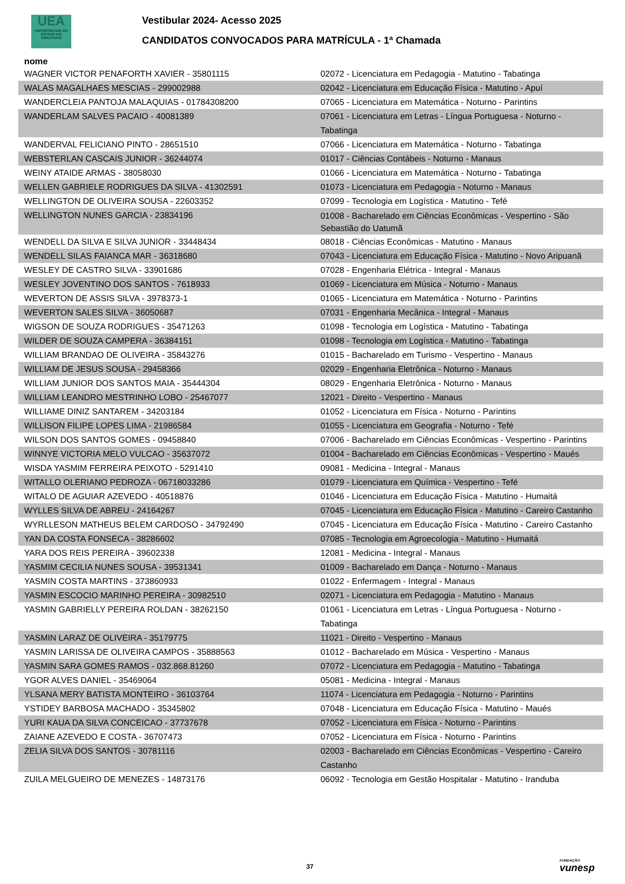UEA
UNIVERSIDADE DO ESTADO DO AMAZONAS
Vestibular 2024- Acesso 2025
CANDIDATOS CONVOCADOS PARA MATRÍCULA - 1ª Chamada
| nome | |
| --- | --- |
| WAGNER VICTOR PENAFORTH XAVIER - 35801115 | 02072 - Licenciatura em Pedagogia - Matutino - Tabatinga |
| WALAS MAGALHAES MESCIAS - 299002988 | 02042 - Licenciatura em Educação Física - Matutino - Apuí |
| WANDERCLEIA PANTOJA MALAQUIAS - 01784308200 | 07065 - Licenciatura em Matemática - Noturno - Parintins |
| WANDERLAM SALVES PACAIO - 40081389 | 07061 - Licenciatura em Letras - Língua Portuguesa - Noturno - Tabatinga |
| WANDERVAL FELICIANO PINTO - 28651510 | 07066 - Licenciatura em Matemática - Noturno - Tabatinga |
| WEBSTERLAN CASCAIS JUNIOR - 36244074 | 01017 - Ciências Contábeis - Noturno - Manaus |
| WEINY ATAIDE ARMAS - 38058030 | 01066 - Licenciatura em Matemática - Noturno - Tabatinga |
| WELLEN GABRIELE RODRIGUES DA SILVA - 41302591 | 01073 - Licenciatura em Pedagogia - Noturno - Manaus |
| WELLINGTON DE OLIVEIRA SOUSA - 22603352 | 07099 - Tecnologia em Logística - Matutino - Tefé |
| WELLINGTON NUNES GARCIA - 23834196 | 01008 - Bacharelado em Ciências Econômicas - Vespertino - São Sebastião do Uatumã |
| WENDELL DA SILVA E SILVA JUNIOR - 33448434 | 08018 - Ciências Econômicas - Matutino - Manaus |
| WENDELL SILAS FAIANCA MAR - 36318680 | 07043 - Licenciatura em Educação Física - Matutino - Novo Aripuanã |
| WESLEY DE CASTRO SILVA - 33901686 | 07028 - Engenharia Elétrica - Integral - Manaus |
| WESLEY JOVENTINO DOS SANTOS - 7618933 | 01069 - Licenciatura em Música - Noturno - Manaus |
| WEVERTON DE ASSIS SILVA - 3978373-1 | 01065 - Licenciatura em Matemática - Noturno - Parintins |
| WEVERTON SALES SILVA - 36050687 | 07031 - Engenharia Mecânica - Integral - Manaus |
| WIGSON DE SOUZA RODRIGUES - 35471263 | 01098 - Tecnologia em Logística - Matutino - Tabatinga |
| WILDER DE SOUZA CAMPERA - 36384151 | 01098 - Tecnologia em Logística - Matutino - Tabatinga |
| WILLIAM BRANDAO DE OLIVEIRA - 35843276 | 01015 - Bacharelado em Turismo - Vespertino - Manaus |
| WILLIAM DE JESUS SOUSA - 29458366 | 02029 - Engenharia Eletrônica - Noturno - Manaus |
| WILLIAM JUNIOR DOS SANTOS MAIA - 35444304 | 08029 - Engenharia Eletrônica - Noturno - Manaus |
| WILLIAM LEANDRO MESTRINHO LOBO - 25467077 | 12021 - Direito - Vespertino - Manaus |
| WILLIAME DINIZ SANTAREM - 34203184 | 01052 - Licenciatura em Física - Noturno - Parintins |
| WILLISON FILIPE LOPES LIMA - 21986584 | 01055 - Licenciatura em Geografia - Noturno - Tefé |
| WILSON DOS SANTOS GOMES - 09458840 | 07006 - Bacharelado em Ciências Econômicas - Vespertino - Parintins |
| WINNYE VICTORIA MELO VULCAO - 35637072 | 01004 - Bacharelado em Ciências Econômicas - Vespertino - Maués |
| WISDA YASMIM FERREIRA PEIXOTO - 5291410 | 09081 - Medicina - Integral - Manaus |
| WITALLO OLERIANO PEDROZA - 06718033286 | 01079 - Licenciatura em Química - Vespertino - Tefé |
| WITALO DE AGUIAR AZEVEDO - 40518876 | 01046 - Licenciatura em Educação Física - Matutino - Humaitá |
| WYLLES SILVA DE ABREU - 24164267 | 07045 - Licenciatura em Educação Física - Matutino - Careiro Castanho |
| WYRLLESON MATHEUS BELEM CARDOSO - 34792490 | 07045 - Licenciatura em Educação Física - Matutino - Careiro Castanho |
| YAN DA COSTA FONSECA - 38286602 | 07085 - Tecnologia em Agroecologia - Matutino - Humaitá |
| YARA DOS REIS PEREIRA - 39602338 | 12081 - Medicina - Integral - Manaus |
| YASMIM CECILIA NUNES SOUSA - 39531341 | 01009 - Bacharelado em Dança - Noturno - Manaus |
| YASMIN COSTA MARTINS - 373860933 | 01022 - Enfermagem - Integral - Manaus |
| YASMIN ESCOCIO MARINHO PEREIRA - 30982510 | 02071 - Licenciatura em Pedagogia - Matutino - Manaus |
| YASMIN GABRIELLY PEREIRA ROLDAN - 38262150 | 01061 - Licenciatura em Letras - Língua Portuguesa - Noturno - Tabatinga |
| YASMIN LARAZ DE OLIVEIRA - 35179775 | 11021 - Direito - Vespertino - Manaus |
| YASMIN LARISSA DE OLIVEIRA CAMPOS - 35888563 | 01012 - Bacharelado em Música - Vespertino - Manaus |
| YASMIN SARA GOMES RAMOS - 032.868.81260 | 07072 - Licenciatura em Pedagogia - Matutino - Tabatinga |
| YGOR ALVES DANIEL - 35469064 | 05081 - Medicina - Integral - Manaus |
| YLSANA MERY BATISTA MONTEIRO - 36103764 | 11074 - Licenciatura em Pedagogia - Noturno - Parintins |
| YSTIDEY BARBOSA MACHADO - 35345802 | 07048 - Licenciatura em Educação Física - Matutino - Maués |
| YURI KAUA DA SILVA CONCEICAO - 37737678 | 07052 - Licenciatura em Física - Noturno - Parintins |
| ZAIANE AZEVEDO E COSTA - 36707473 | 07052 - Licenciatura em Física - Noturno - Parintins |
| ZELIA SILVA DOS SANTOS - 30781116 | 02003 - Bacharelado em Ciências Econômicas - Vespertino - Careiro Castanho |
| ZUILA MELGUEIRO DE MENEZES - 14873176 | 06092 - Tecnologia em Gestão Hospitalar - Matutino - Iranduba |
37 FUNDAÇÃO
vunesp